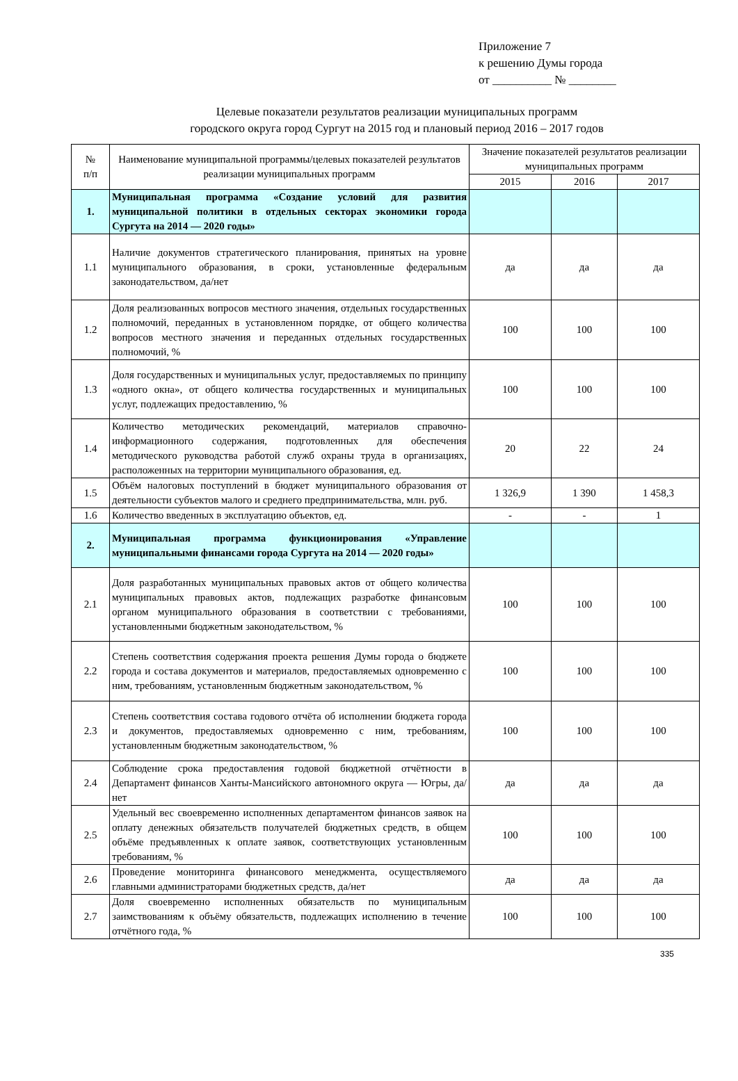Приложение 7
к решению Думы города
от __________ № ________
Целевые показатели результатов реализации муниципальных программ
городского округа город Сургут на 2015 год и плановый период 2016 – 2017 годов
| № п/п | Наименование муниципальной программы/целевых показателей результатов реализации муниципальных программ | Значение показателей результатов реализации муниципальных программ | | |
| --- | --- | --- | --- | --- |
| | | 2015 | 2016 | 2017 |
| 1. | Муниципальная программа «Создание условий для развития муниципальной политики в отдельных секторах экономики города Сургута на 2014 — 2020 годы» | | | |
| 1.1 | Наличие документов стратегического планирования, принятых на уровне муниципального образования, в сроки, установленные федеральным законодательством, да/нет | да | да | да |
| 1.2 | Доля реализованных вопросов местного значения, отдельных государственных полномочий, переданных в установленном порядке, от общего количества вопросов местного значения и переданных отдельных государственных полномочий, % | 100 | 100 | 100 |
| 1.3 | Доля государственных и муниципальных услуг, предоставляемых по принципу «одного окна», от общего количества государственных и муниципальных услуг, подлежащих предоставлению, % | 100 | 100 | 100 |
| 1.4 | Количество методических рекомендаций, материалов справочно-информационного содержания, подготовленных для обеспечения методического руководства работой служб охраны труда в организациях, расположенных на территории муниципального образования, ед. | 20 | 22 | 24 |
| 1.5 | Объём налоговых поступлений в бюджет муниципального образования от деятельности субъектов малого и среднего предпринимательства, млн. руб. | 1 326,9 | 1 390 | 1 458,3 |
| 1.6 | Количество введенных в эксплуатацию объектов, ед. | - | - | 1 |
| 2. | Муниципальная программа функционирования «Управление муниципальными финансами города Сургута на 2014 — 2020 годы» | | | |
| 2.1 | Доля разработанных муниципальных правовых актов от общего количества муниципальных правовых актов, подлежащих разработке финансовым органом муниципального образования в соответствии с требованиями, установленными бюджетным законодательством, % | 100 | 100 | 100 |
| 2.2 | Степень соответствия содержания проекта решения Думы города о бюджете города и состава документов и материалов, предоставляемых одновременно с ним, требованиям, установленным бюджетным законодательством, % | 100 | 100 | 100 |
| 2.3 | Степень соответствия состава годового отчёта об исполнении бюджета города и документов, предоставляемых одновременно с ним, требованиям, установленным бюджетным законодательством, % | 100 | 100 | 100 |
| 2.4 | Соблюдение срока предоставления годовой бюджетной отчётности в Департамент финансов Ханты-Мансийского автономного округа — Югры, да/нет | да | да | да |
| 2.5 | Удельный вес своевременно исполненных департаментом финансов заявок на оплату денежных обязательств получателей бюджетных средств, в общем объёме предъявленных к оплате заявок, соответствующих установленным требованиям, % | 100 | 100 | 100 |
| 2.6 | Проведение мониторинга финансового менеджмента, осуществляемого главными администраторами бюджетных средств, да/нет | да | да | да |
| 2.7 | Доля своевременно исполненных обязательств по муниципальным заимствованиям к объёму обязательств, подлежащих исполнению в течение отчётного года, % | 100 | 100 | 100 |
335